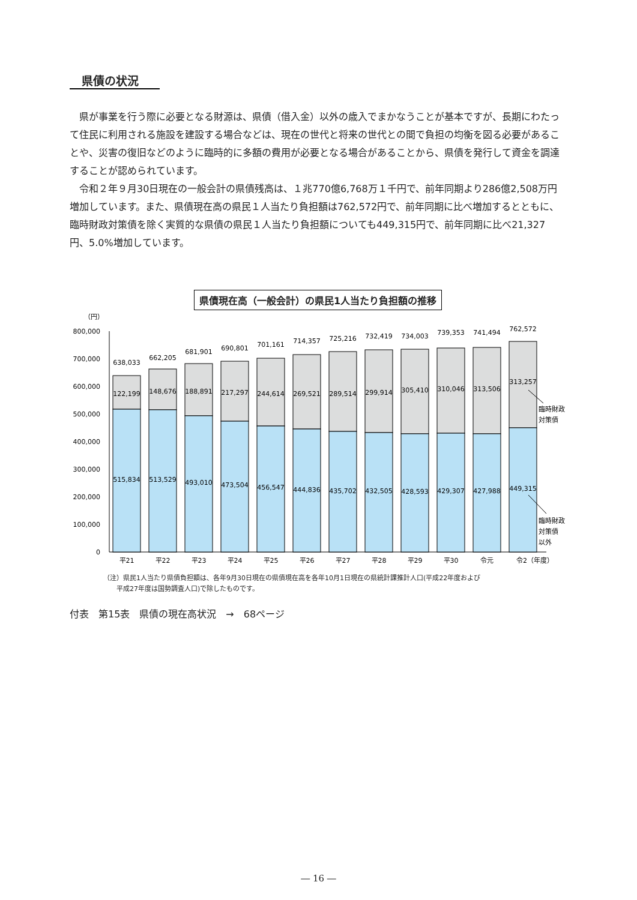県債の状況
県が事業を行う際に必要となる財源は、県債（借入金）以外の歳入でまかなうことが基本ですが、長期にわたって住民に利用される施設を建設する場合などは、現在の世代と将来の世代との間で負担の均衡を図る必要があることや、災害の復旧などのように臨時的に多額の費用が必要となる場合があることから、県債を発行して資金を調達することが認められています。
令和２年９月30日現在の一般会計の県債残高は、１兆770億6,768万１千円で、前年同期より286億2,508万円増加しています。また、県債現在高の県民１人当たり負担額は762,572円で、前年同期に比べ増加するとともに、臨時財政対策債を除く実質的な県債の県民１人当たり負担額についても449,315円で、前年同期に比べ21,327円、5.0%増加しています。
県債現在高（一般会計）の県民1人当たり負担額の推移
（円）
800,000
700,000
600,000
500,000
400,000
300,000
200,000
100,000
0
638,033
662,205
681,901
690,801
701,161
714,357
725,216
732,419
734,003
739,353
741,494
762,572
122,199
148,676
188,891
217,297
244,614
269,521
289,514
299,914
305,410
310,046
313,506
313,257
515,834
513,529
493,010
473,504
456,547
444,836
435,702
432,505
428,593
429,307
427,988
449,315
平21
平22
平23
平24
平25
平26
平27
平28
平29
平30
令元
令2（年度）
臨時財政
対策債
臨時財政
対策債
以外
（注）県民1人当たり県債負担額は、各年9月30日現在の県債現在高を各年10月1日現在の県統計課推計人口(平成22年度および
　　平成27年度は国勢調査人口)で除したものです。
付表　第15表　県債の現在高状況　→　68ページ
― 16 ―